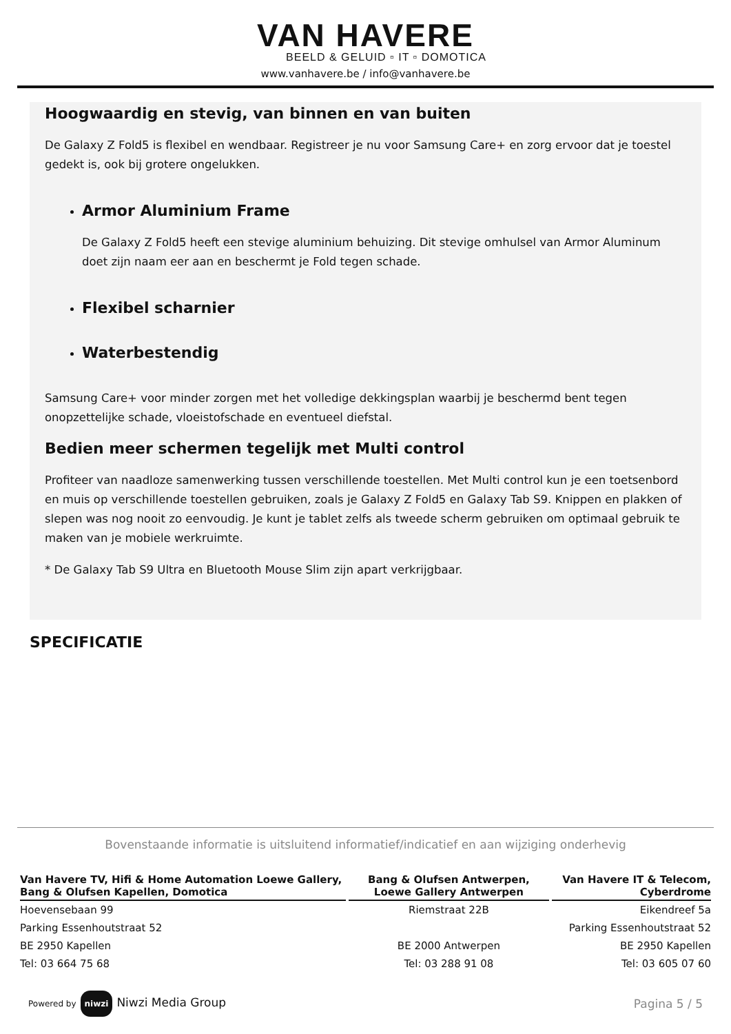VAN HAVERE
BEELD & GELUID ▫ IT ▫ DOMOTICA
www.vanhavere.be / info@vanhavere.be
Hoogwaardig en stevig, van binnen en van buiten
De Galaxy Z Fold5 is flexibel en wendbaar. Registreer je nu voor Samsung Care+ en zorg ervoor dat je toestel gedekt is, ook bij grotere ongelukken.
Armor Aluminium Frame
De Galaxy Z Fold5 heeft een stevige aluminium behuizing. Dit stevige omhulsel van Armor Aluminum doet zijn naam eer aan en beschermt je Fold tegen schade.
Flexibel scharnier
Waterbestendig
Samsung Care+ voor minder zorgen met het volledige dekkingsplan waarbij je beschermd bent tegen onopzettelijke schade, vloeistofschade en eventueel diefstal.
Bedien meer schermen tegelijk met Multi control
Profiteer van naadloze samenwerking tussen verschillende toestellen. Met Multi control kun je een toetsenbord en muis op verschillende toestellen gebruiken, zoals je Galaxy Z Fold5 en Galaxy Tab S9. Knippen en plakken of slepen was nog nooit zo eenvoudig. Je kunt je tablet zelfs als tweede scherm gebruiken om optimaal gebruik te maken van je mobiele werkruimte.
* De Galaxy Tab S9 Ultra en Bluetooth Mouse Slim zijn apart verkrijgbaar.
SPECIFICATIE
Bovenstaande informatie is uitsluitend informatief/indicatief en aan wijziging onderhevig
| Van Havere TV, Hifi & Home Automation Loewe Gallery, Bang & Olufsen Kapellen, Domotica | Bang & Olufsen Antwerpen, Loewe Gallery Antwerpen | Van Havere IT & Telecom, Cyberdrome |
| --- | --- | --- |
| Hoevensebaan 99 | Riemstraat 22B | Eikendreef 5a |
| Parking Essenhoutstraat 52 | | Parking Essenhoutstraat 52 |
| BE 2950 Kapellen | BE 2000 Antwerpen | BE 2950 Kapellen |
| Tel: 03 664 75 68 | Tel: 03 288 91 08 | Tel: 03 605 07 60 |
Powered by niwzi Niwzi Media Group
Pagina 5 / 5